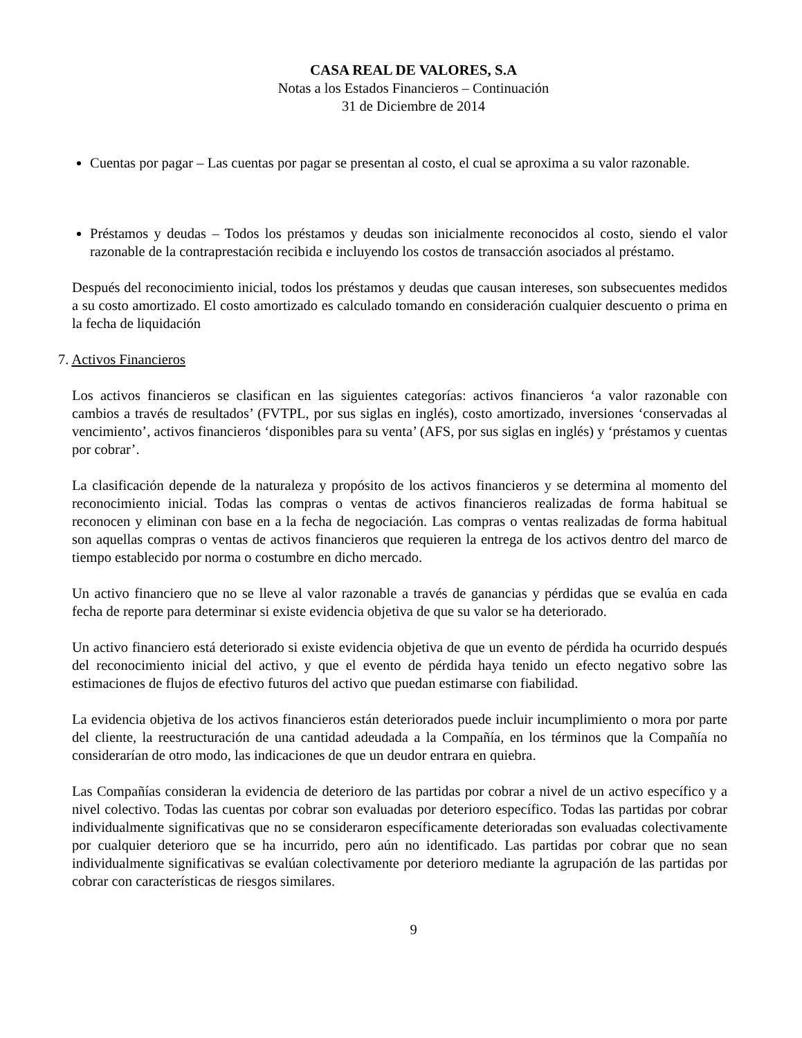CASA REAL DE VALORES, S.A
Notas a los Estados Financieros – Continuación
31 de Diciembre de 2014
Cuentas por pagar – Las cuentas por pagar se presentan al costo, el cual se aproxima a su valor razonable.
Préstamos y deudas – Todos los préstamos y deudas son inicialmente reconocidos al costo, siendo el valor razonable de la contraprestación recibida e incluyendo los costos de transacción asociados al préstamo.
Después del reconocimiento inicial, todos los préstamos y deudas que causan intereses, son subsecuentes medidos a su costo amortizado. El costo amortizado es calculado tomando en consideración cualquier descuento o prima en la fecha de liquidación
7. Activos Financieros
Los activos financieros se clasifican en las siguientes categorías: activos financieros ‘a valor razonable con cambios a través de resultados’ (FVTPL, por sus siglas en inglés), costo amortizado, inversiones ‘conservadas al vencimiento’, activos financieros ‘disponibles para su venta’ (AFS, por sus siglas en inglés) y ‘préstamos y cuentas por cobrar’.
La clasificación depende de la naturaleza y propósito de los activos financieros y se determina al momento del reconocimiento inicial. Todas las compras o ventas de activos financieros realizadas de forma habitual se reconocen y eliminan con base en a la fecha de negociación. Las compras o ventas realizadas de forma habitual son aquellas compras o ventas de activos financieros que requieren la entrega de los activos dentro del marco de tiempo establecido por norma o costumbre en dicho mercado.
Un activo financiero que no se lleve al valor razonable a través de ganancias y pérdidas que se evalúa en cada fecha de reporte para determinar si existe evidencia objetiva de que su valor se ha deteriorado.
Un activo financiero está deteriorado si existe evidencia objetiva de que un evento de pérdida ha ocurrido después del reconocimiento inicial del activo, y que el evento de pérdida haya tenido un efecto negativo sobre las estimaciones de flujos de efectivo futuros del activo que puedan estimarse con fiabilidad.
La evidencia objetiva de los activos financieros están deteriorados puede incluir incumplimiento o mora por parte del cliente, la reestructuración de una cantidad adeudada a la Compañía, en los términos que la Compañía no considerarían de otro modo, las indicaciones de que un deudor entrara en quiebra.
Las Compañías consideran la evidencia de deterioro de las partidas por cobrar a nivel de un activo específico y a nivel colectivo. Todas las cuentas por cobrar son evaluadas por deterioro específico. Todas las partidas por cobrar individualmente significativas que no se consideraron específicamente deterioradas son evaluadas colectivamente por cualquier deterioro que se ha incurrido, pero aún no identificado. Las partidas por cobrar que no sean individualmente significativas se evalúan colectivamente por deterioro mediante la agrupación de las partidas por cobrar con características de riesgos similares.
9